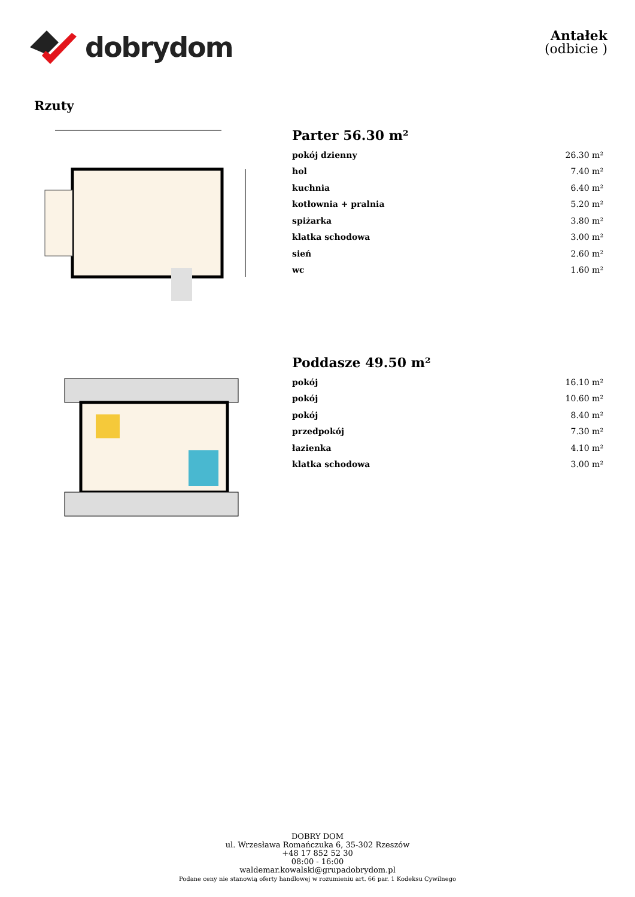dobrydom
Antałek
(odbicie )
Rzuty
Parter 56.30 m²
| pokój dzienny | 26.30 m² |
| hol | 7.40 m² |
| kuchnia | 6.40 m² |
| kotłownia + pralnia | 5.20 m² |
| spiżarka | 3.80 m² |
| klatka schodowa | 3.00 m² |
| sień | 2.60 m² |
| wc | 1.60 m² |
Poddasze 49.50 m²
| pokój | 16.10 m² |
| pokój | 10.60 m² |
| pokój | 8.40 m² |
| przedpokój | 7.30 m² |
| łazienka | 4.10 m² |
| klatka schodowa | 3.00 m² |
DOBRY DOM
ul. Wrzesława Romańczuka 6, 35-302 Rzeszów
+48 17 852 52 30
08:00 - 16:00
waldemar.kowalski@grupadobrydom.pl
Podane ceny nie stanowią oferty handlowej w rozumieniu art. 66 par. 1 Kodeksu Cywilnego